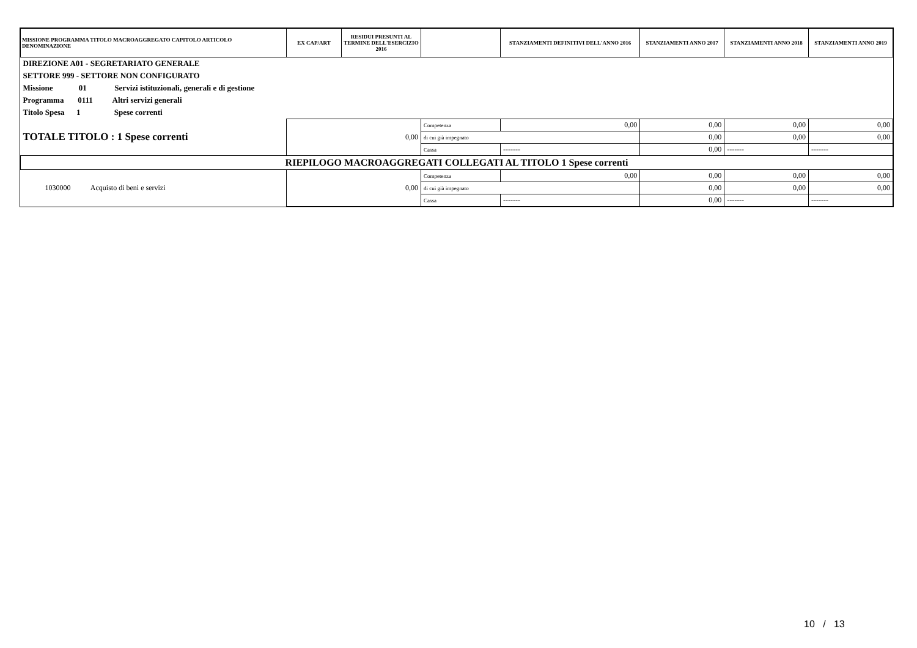| MISSIONE PROGRAMMA TITOLO MACROAGGREGATO CAPITOLO ARTICOLO DENOMINAZIONE | EX CAP/ART | RESIDUI PRESUNTI AL TERMINE DELL'ESERCIZIO 2016 | | STANZIAMENTI DEFINITIVI DELL'ANNO 2016 | STANZIAMENTI ANNO 2017 | STANZIAMENTI ANNO 2018 | STANZIAMENTI ANNO 2019 |
| --- | --- | --- | --- | --- | --- | --- | --- |
| DIREZIONE A01 - SEGRETARIATO GENERALE | | | | | | | |
| SETTORE 999 - SETTORE NON CONFIGURATO | | | | | | | |
| Missione 01 Servizi istituzionali, generali e di gestione | | | | | | | |
| Programma 0111 Altri servizi generali | | | | | | | |
| Titolo Spesa 1 Spese correnti | | | | | | | |
| TOTALE TITOLO : 1 Spese correnti | 0,00 | | Competenza | 0,00 | 0,00 | 0,00 | 0,00 |
| | | | di cui già impegnato | | 0,00 | 0,00 | 0,00 |
| | | | Cassa | ------- | 0,00 | ------- | ------- |
| RIEPILOGO MACROAGGREGATI COLLEGATI AL TITOLO 1 Spese correnti | | | | | | | |
| 1030000 Acquisto di beni e servizi | 0,00 | | Competenza | 0,00 | 0,00 | 0,00 | 0,00 |
| | | | di cui già impegnato | | 0,00 | 0,00 | 0,00 |
| | | | Cassa | ------- | 0,00 | ------- | ------- |
10 / 13